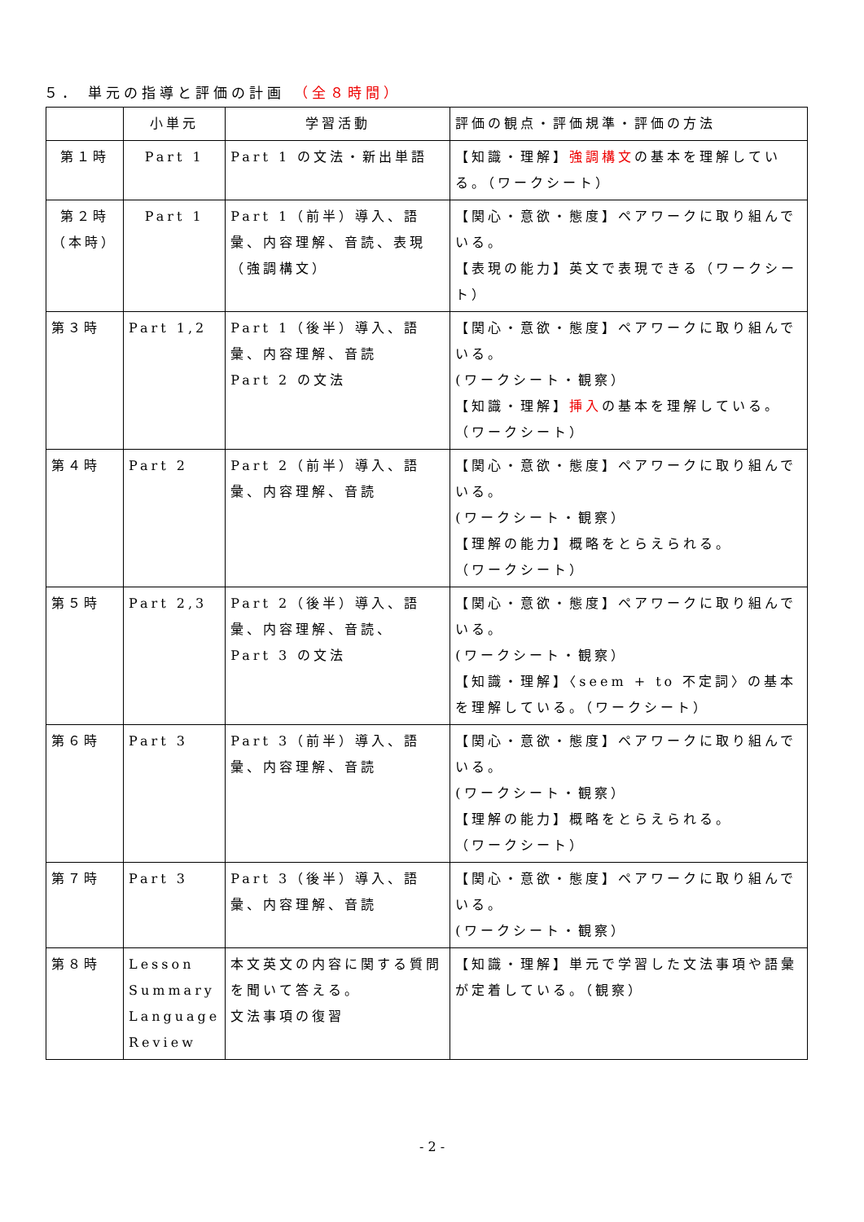５． 単元の指導と評価の計画 （全８時間）
| | 小単元 | 学習活動 | 評価の観点・評価規準・評価の方法 |
| --- | --- | --- | --- |
| 第１時 | Part 1 | Part 1 の文法・新出単語 | 【知識・理解】 強調構文 の基本を理解している。（ワークシート） |
| 第２時 （本時） | Part 1 | Part 1（前半）導入、語彙、内容理解、音読、表現（強調構文） | 【関心・意欲・態度】ペアワークに取り組んでいる。 【表現の能力】英文で表現できる（ワークシート） |
| 第３時 | Part 1,2 | Part 1（後半）導入、語彙、内容理解、音読 Part 2 の文法 | 【関心・意欲・態度】ペアワークに取り組んでいる。 (ワークシート・観察） 【知識・理解】 挿入 の基本を理解している。（ワークシート） |
| 第４時 | Part 2 | Part 2（前半）導入、語彙、内容理解、音読 | 【関心・意欲・態度】ペアワークに取り組んでいる。 (ワークシート・観察） 【理解の能力】概略をとらえられる。 （ワークシート） |
| 第５時 | Part 2,3 | Part 2（後半）導入、語彙、内容理解、音読、 Part 3 の文法 | 【関心・意欲・態度】ペアワークに取り組んでいる。 (ワークシート・観察） 【知識・理解】〈seem + to 不定詞〉の基本を理解している。（ワークシート） |
| 第６時 | Part 3 | Part 3（前半）導入、語彙、内容理解、音読 | 【関心・意欲・態度】ペアワークに取り組んでいる。 (ワークシート・観察） 【理解の能力】概略をとらえられる。 （ワークシート） |
| 第７時 | Part 3 | Part 3（後半）導入、語彙、内容理解、音読 | 【関心・意欲・態度】ペアワークに取り組んでいる。 (ワークシート・観察） |
| 第８時 | Lesson Summary Language Review | 本文英文の内容に関する質問を聞いて答える。 文法事項の復習 | 【知識・理解】単元で学習した文法事項や語彙が定着している。（観察） |
- 2 -